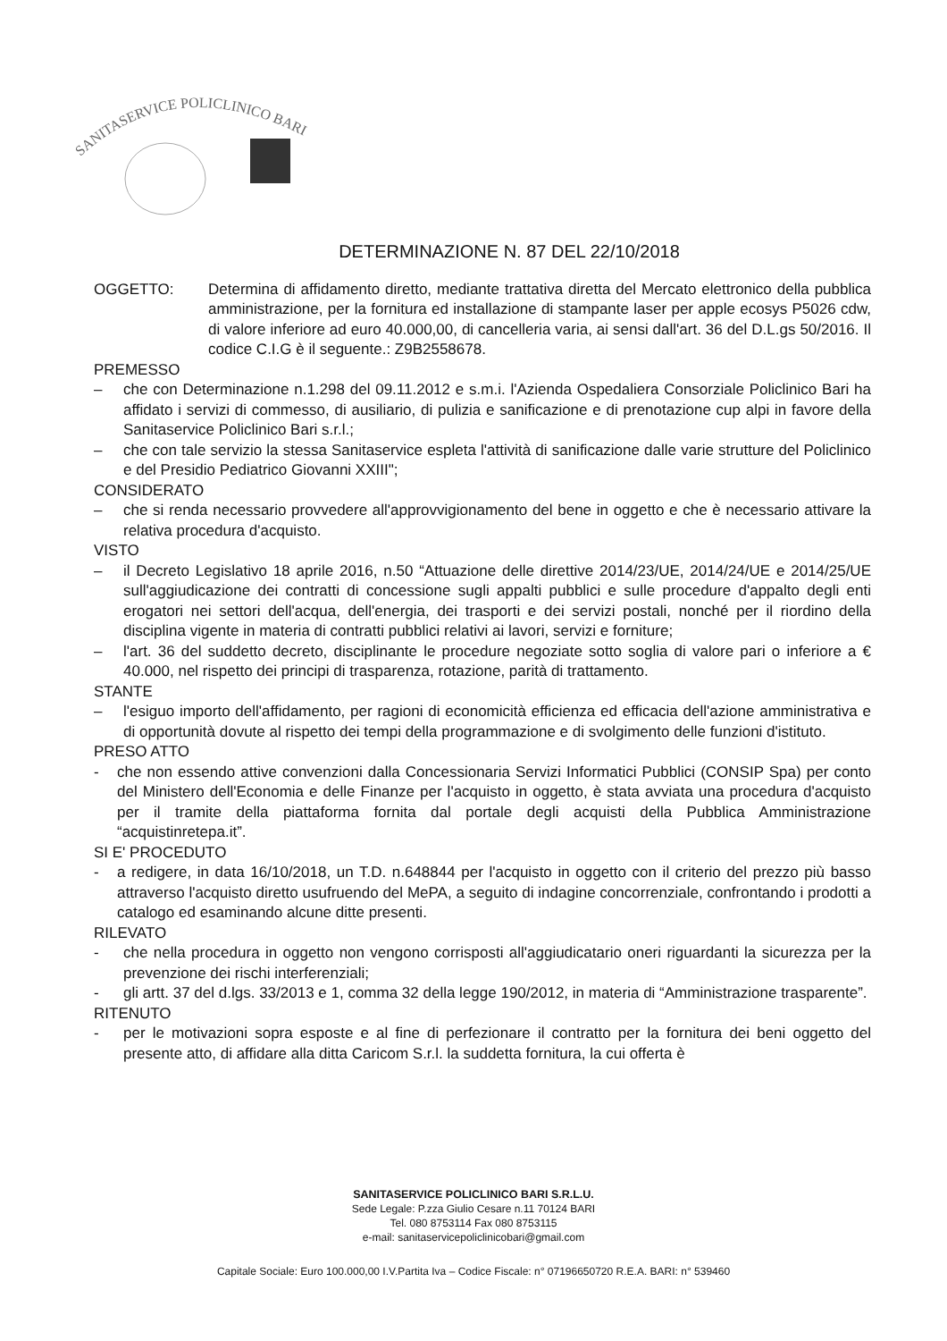SANITASERVICE POLICLINICO BARI
DETERMINAZIONE N. 87 DEL 22/10/2018
OGGETTO: Determina di affidamento diretto, mediante trattativa diretta del Mercato elettronico della pubblica amministrazione, per la fornitura ed installazione di stampante laser per apple ecosys P5026 cdw, di valore inferiore ad euro 40.000,00, di cancelleria varia, ai sensi dall'art. 36 del D.L.gs 50/2016. Il codice C.I.G è il seguente.: Z9B2558678.
PREMESSO
– che con Determinazione n.1.298 del 09.11.2012 e s.m.i. l'Azienda Ospedaliera Consorziale Policlinico Bari ha affidato i servizi di commesso, di ausiliario, di pulizia e sanificazione e di prenotazione cup alpi in favore della Sanitaservice Policlinico Bari s.r.l.;
– che con tale servizio la stessa Sanitaservice espleta l'attività di sanificazione dalle varie strutture del Policlinico e del Presidio Pediatrico Giovanni XXIII";
CONSIDERATO
– che si renda necessario provvedere all'approvvigionamento del bene in oggetto e che è necessario attivare la relativa procedura d'acquisto.
VISTO
– il Decreto Legislativo 18 aprile 2016, n.50 “Attuazione delle direttive 2014/23/UE, 2014/24/UE e 2014/25/UE sull'aggiudicazione dei contratti di concessione sugli appalti pubblici e sulle procedure d'appalto degli enti erogatori nei settori dell'acqua, dell'energia, dei trasporti e dei servizi postali, nonché per il riordino della disciplina vigente in materia di contratti pubblici relativi ai lavori, servizi e forniture;
– l'art. 36 del suddetto decreto, disciplinante le procedure negoziate sotto soglia di valore pari o inferiore a € 40.000, nel rispetto dei principi di trasparenza, rotazione, parità di trattamento.
STANTE
– l'esiguo importo dell'affidamento, per ragioni di economicità efficienza ed efficacia dell'azione amministrativa e di opportunità dovute al rispetto dei tempi della programmazione e di svolgimento delle funzioni d'istituto.
PRESO ATTO
- che non essendo attive convenzioni dalla Concessionaria Servizi Informatici Pubblici (CONSIP Spa) per conto del Ministero dell'Economia e delle Finanze per l'acquisto in oggetto, è stata avviata una procedura d'acquisto per il tramite della piattaforma fornita dal portale degli acquisti della Pubblica Amministrazione “acquistinretepa.it”.
SI E' PROCEDUTO
- a redigere, in data 16/10/2018, un T.D. n.648844 per l'acquisto in oggetto con il criterio del prezzo più basso attraverso l'acquisto diretto usufruendo del MePA, a seguito di indagine concorrenziale, confrontando i prodotti a catalogo ed esaminando alcune ditte presenti.
RILEVATO
- che nella procedura in oggetto non vengono corrisposti all'aggiudicatario oneri riguardanti la sicurezza per la prevenzione dei rischi interferenziali;
- gli artt. 37 del d.lgs. 33/2013 e 1, comma 32 della legge 190/2012, in materia di “Amministrazione trasparente”.
RITENUTO
- per le motivazioni sopra esposte e al fine di perfezionare il contratto per la fornitura dei beni oggetto del presente atto, di affidare alla ditta Caricom S.r.l. la suddetta fornitura, la cui offerta è
SANITASERVICE POLICLINICO BARI S.R.L.U.
Sede Legale: P.zza Giulio Cesare n.11 70124 BARI
Tel. 080 8753114 Fax 080 8753115
e-mail: sanitaservicepoliclinicobari@gmail.com
Capitale Sociale: Euro 100.000,00 I.V.Partita Iva – Codice Fiscale: n° 07196650720 R.E.A. BARI: n° 539460